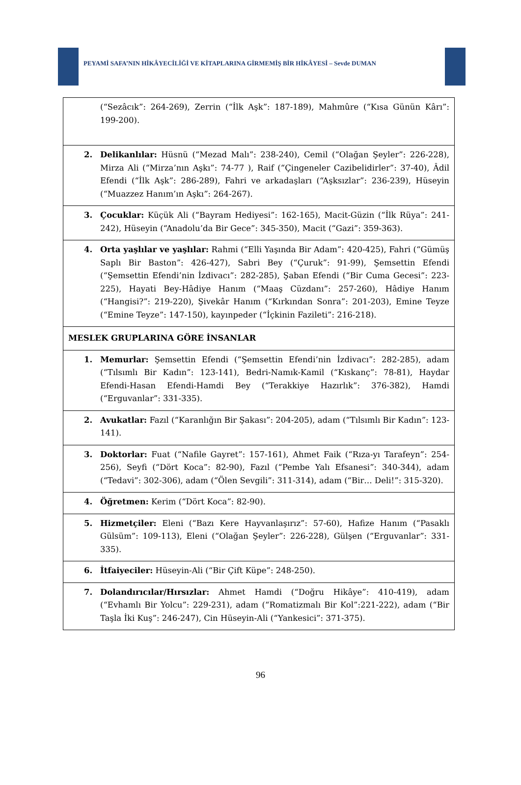PEYAMİ SAFA’NIN HİKÂYECİLİĞİ VE KİTAPLARINA GİRMEMİŞ BİR HİKÂYESİ – Sevde DUMAN
| (“Sezâcık”: 264-269), Zerrin (“İlk Aşk”: 187-189), Mahmûre (“Kısa Günün Kârı”: 199-200). |
| 2. Delikanlılar: Hüsnü (“Mezad Malı”: 238-240), Cemil (“Olağan Şeyler”: 226-228), Mirza Ali (“Mirza’nın Aşkı”: 74-77 ), Raif (“Çingeneler Cazibelidirler”: 37-40), Âdil Efendi (“İlk Aşk”: 286-289), Fahri ve arkadaşları (“Aşksızlar”: 236-239), Hüseyin (“Muazzez Hanım’ın Aşkı”: 264-267). |
| 3. Çocuklar: Küçük Ali (“Bayram Hediyesi”: 162-165), Macit-Güzin (“İlk Rüya”: 241-242), Hüseyin (“Anadolu’da Bir Gece”: 345-350), Macit (“Gazi”: 359-363). |
| 4. Orta yaşlılar ve yaşlılar: Rahmi (“Elli Yaşında Bir Adam”: 420-425), Fahri (“Gümüş Saplı Bir Baston”: 426-427), Sabri Bey (“Çuruk”: 91-99), Şemsettin Efendi (“Şemsettin Efendi’nin İzdivacı”: 282-285), Şaban Efendi (“Bir Cuma Gecesi”: 223-225), Hayati Bey-Hâdiye Hanım (“Maaş Cüzdanı”: 257-260), Hâdiye Hanım (“Hangisi?”: 219-220), Şivekâr Hanım (“Kırkından Sonra”: 201-203), Emine Teyze (“Emine Teyze”: 147-150), kayınpeder (“İçkinin Fazileti”: 216-218). |
| MESLEK GRUPLARINA GÖRE İNSANLAR |
| 1. Memurlar: Şemsettin Efendi (“Şemsettin Efendi’nin İzdivacı”: 282-285), adam (“Tılsımlı Bir Kadın”: 123-141), Bedri-Namık-Kamil (“Kıskanç”: 78-81), Haydar Efendi-Hasan Efendi-Hamdi Bey (“Terakkiye Hazırlık”: 376-382), Hamdi (“Erguvanlar”: 331-335). |
| 2. Avukatlar: Fazıl (“Karanlığın Bir Şakası”: 204-205), adam (“Tılsımlı Bir Kadın”: 123-141). |
| 3. Doktorlar: Fuat (“Nafile Gayret”: 157-161), Ahmet Faik (“Rıza-yı Tarafeyn”: 254-256), Seyfi (“Dört Koca”: 82-90), Fazıl (“Pembe Yalı Efsanesi”: 340-344), adam (“Tedavi”: 302-306), adam (“Ölen Sevgili”: 311-314), adam (“Bir… Deli!”: 315-320). |
| 4. Öğretmen: Kerim (“Dört Koca”: 82-90). |
| 5. Hizmetçiler: Eleni (“Bazı Kere Hayvanlaşırız”: 57-60), Hafize Hanım (“Pasaklı Gülsüm”: 109-113), Eleni (“Olağan Şeyler”: 226-228), Gülşen (“Erguvanlar”: 331-335). |
| 6. İtfaiyeciler: Hüseyin-Ali (“Bir Çift Küpe”: 248-250). |
| 7. Dolandırıcılar/Hırsızlar: Ahmet Hamdi (“Doğru Hikâye”: 410-419), adam (“Evhamlı Bir Yolcu”: 229-231), adam (“Romatizmalı Bir Kol”:221-222), adam (“Bir Taşla İki Kuş”: 246-247), Cin Hüseyin-Ali (“Yankesici”: 371-375). |
96